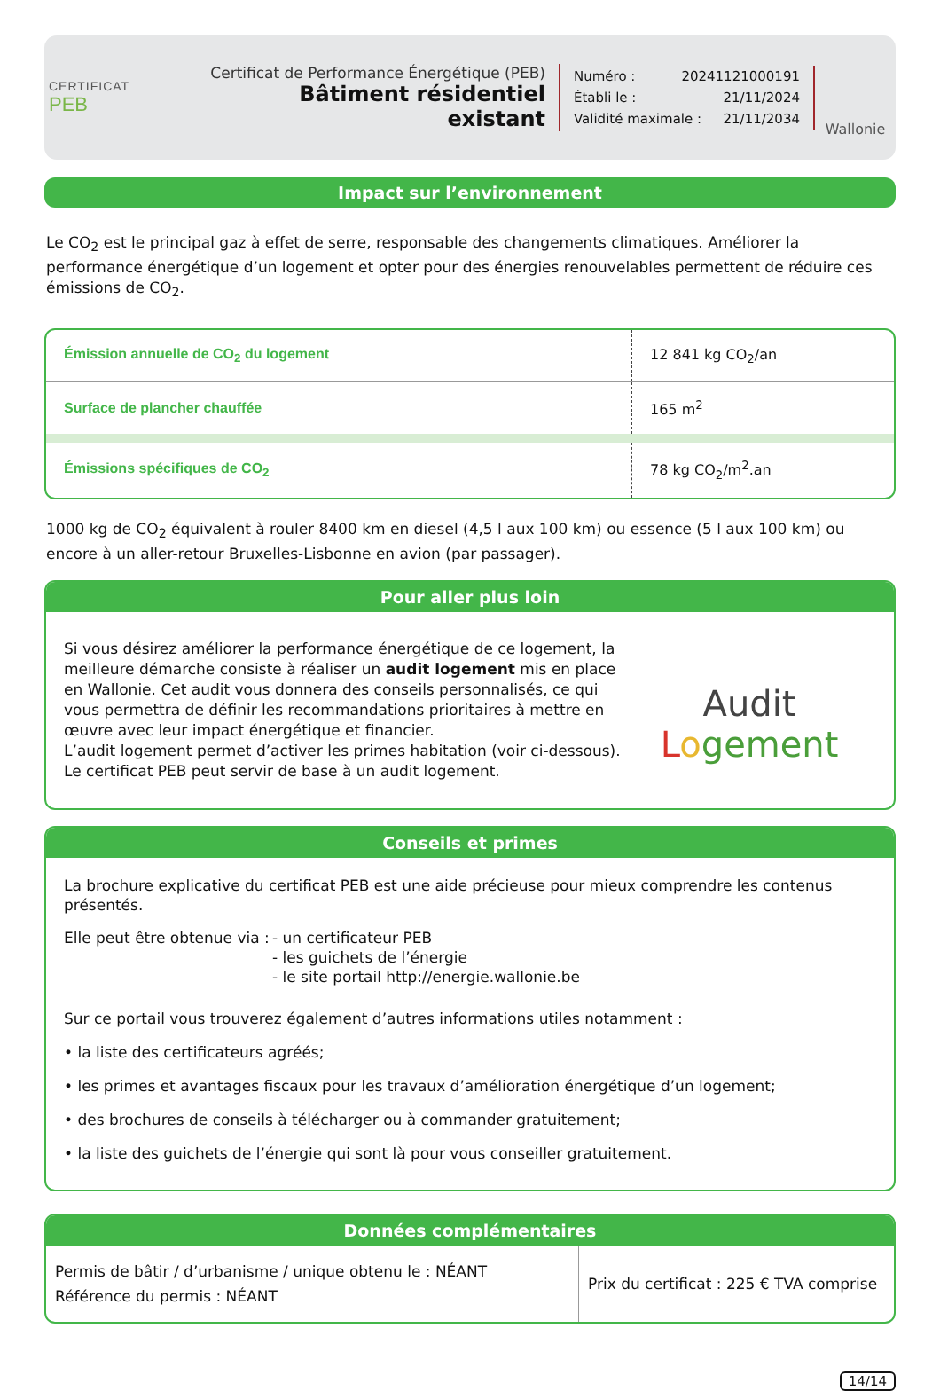CERTIFICAT
PEB
Certificat de Performance Énergétique (PEB)
Bâtiment résidentiel existant
Numéro : 20241121000191
Établi le : 21/11/2024
Validité maximale : 21/11/2034
Wallonie
Impact sur l’environnement
Le CO<sub>2</sub> est le principal gaz à effet de serre, responsable des changements climatiques. Améliorer la performance énergétique d’un logement et opter pour des énergies renouvelables permettent de réduire ces émissions de CO<sub>2</sub>.
| Émission annuelle de CO<sub>2</sub> du logement | 12 841 kg CO<sub>2</sub>/an |
| Surface de plancher chauffée | 165 m<sup>2</sup> |
| Émissions spécifiques de CO<sub>2</sub> | 78 kg CO<sub>2</sub>/m<sup>2</sup>.an |
1000 kg de CO<sub>2</sub> équivalent à rouler 8400 km en diesel (4,5 l aux 100 km) ou essence (5 l aux 100 km) ou encore à un aller-retour Bruxelles-Lisbonne en avion (par passager).
Pour aller plus loin
Si vous désirez améliorer la performance énergétique de ce logement, la meilleure démarche consiste à réaliser un audit logement mis en place en Wallonie. Cet audit vous donnera des conseils personnalisés, ce qui vous permettra de définir les recommandations prioritaires à mettre en œuvre avec leur impact énergétique et financier.
L’audit logement permet d’activer les primes habitation (voir ci-dessous).
Le certificat PEB peut servir de base à un audit logement.
Audit
Logement
Conseils et primes
La brochure explicative du certificat PEB est une aide précieuse pour mieux comprendre les contenus présentés.
Elle peut être obtenue via :
- un certificateur PEB
- les guichets de l’énergie
- le site portail http://energie.wallonie.be
Sur ce portail vous trouverez également d’autres informations utiles notamment :
• la liste des certificateurs agréés;
• les primes et avantages fiscaux pour les travaux d’amélioration énergétique d’un logement;
• des brochures de conseils à télécharger ou à commander gratuitement;
• la liste des guichets de l’énergie qui sont là pour vous conseiller gratuitement.
Données complémentaires
| Permis de bâtir / d’urbanisme / unique obtenu le : NÉANT Référence du permis : NÉANT | Prix du certificat : 225 € TVA comprise |
14/14